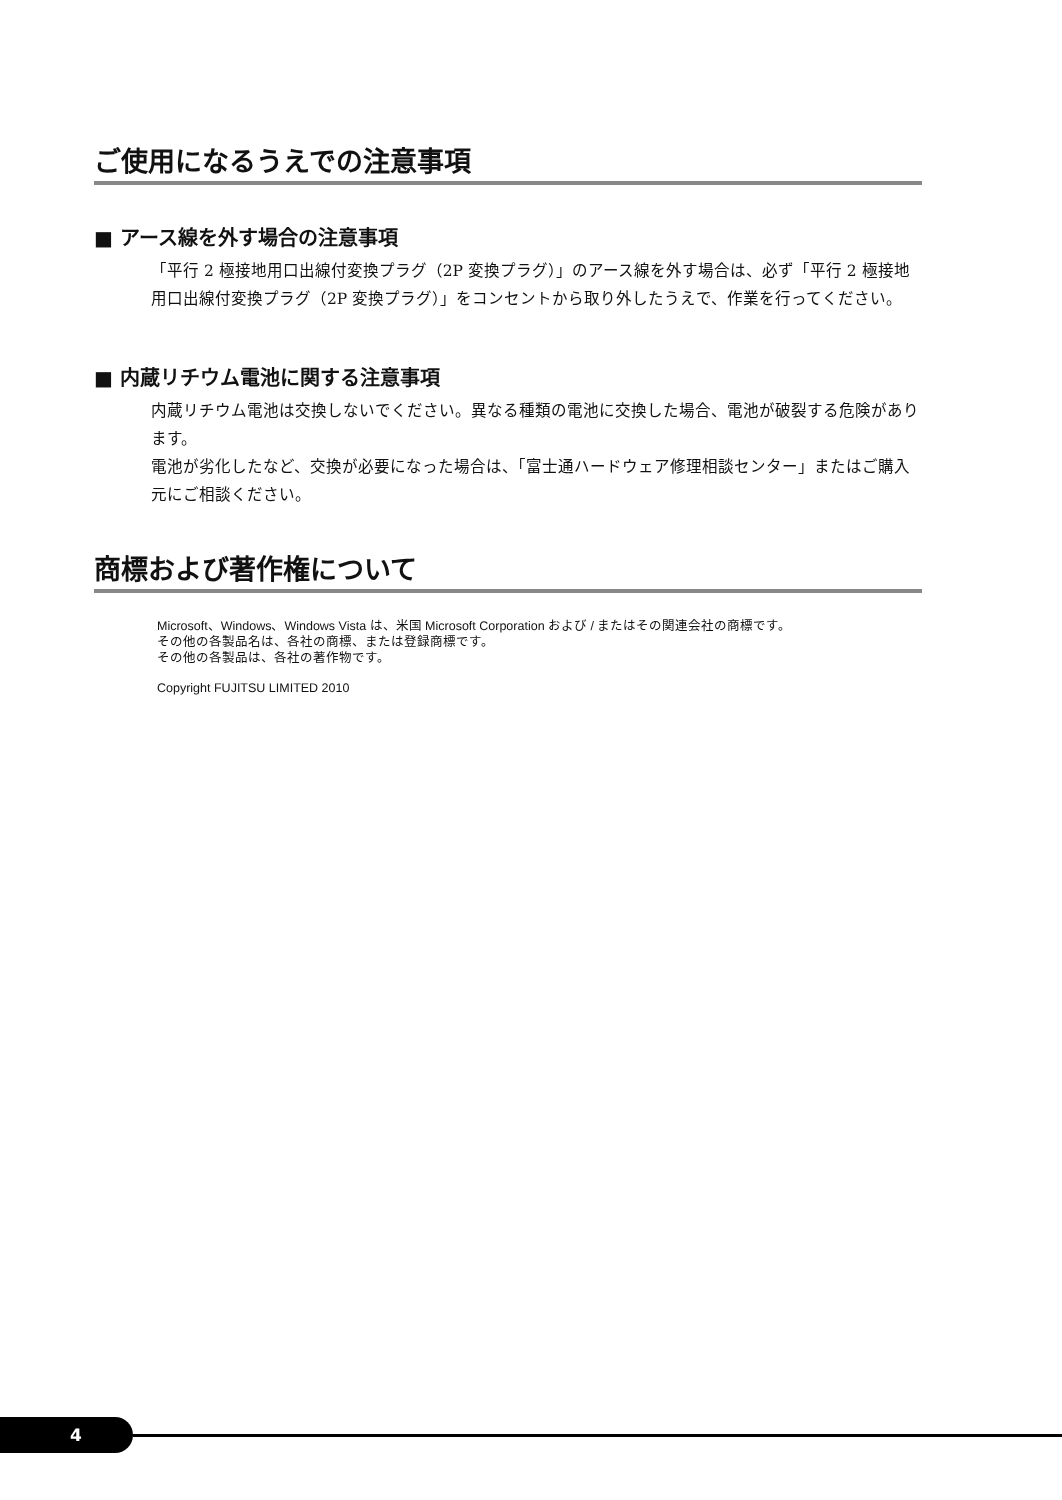ご使用になるうえでの注意事項
■ アース線を外す場合の注意事項
「平行 2 極接地用口出線付変換プラグ（2P 変換プラグ）」のアース線を外す場合は、必ず「平行 2 極接地用口出線付変換プラグ（2P 変換プラグ）」をコンセントから取り外したうえで、作業を行ってください。
■ 内蔵リチウム電池に関する注意事項
内蔵リチウム電池は交換しないでください。異なる種類の電池に交換した場合、電池が破裂する危険があります。
電池が劣化したなど、交換が必要になった場合は、「富士通ハードウェア修理相談センター」またはご購入元にご相談ください。
商標および著作権について
Microsoft、Windows、Windows Vista は、米国 Microsoft Corporation および / またはその関連会社の商標です。
その他の各製品名は、各社の商標、または登録商標です。
その他の各製品は、各社の著作物です。
Copyright FUJITSU LIMITED 2010
4